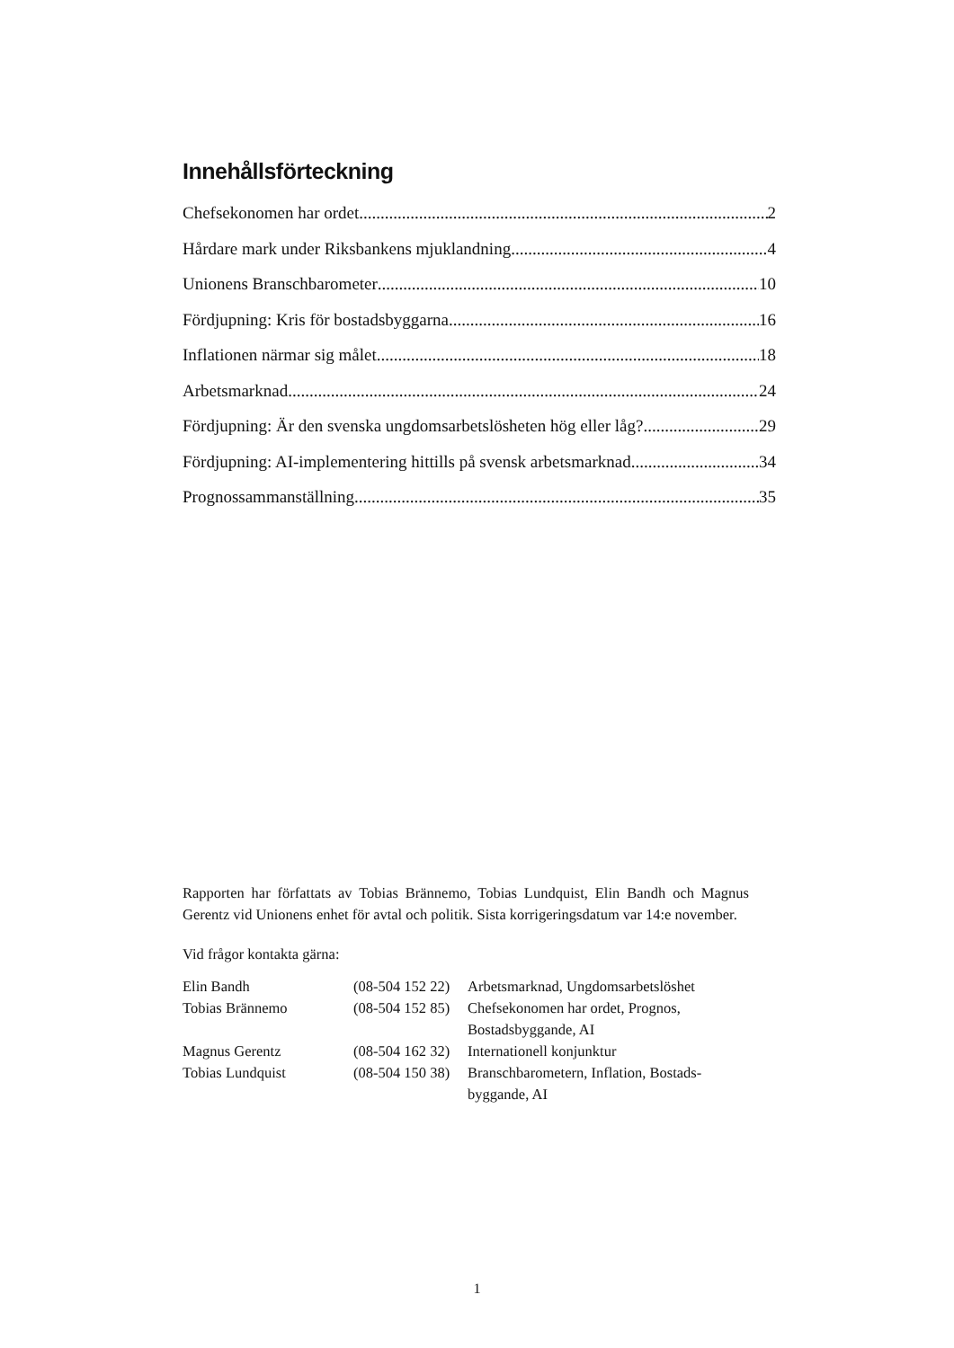Innehållsförteckning
Chefsekonomen har ordet 2
Hårdare mark under Riksbankens mjuklandning 4
Unionens Branschbarometer 10
Fördjupning: Kris för bostadsbyggarna 16
Inflationen närmar sig målet 18
Arbetsmarknad 24
Fördjupning: Är den svenska ungdomsarbetslösheten hög eller låg? 29
Fördjupning: AI-implementering hittills på svensk arbetsmarknad 34
Prognossammanställning 35
Rapporten har författats av Tobias Brännemo, Tobias Lundquist, Elin Bandh och Magnus Gerentz vid Unionens enhet för avtal och politik. Sista korrigeringsdatum var 14:e november.
Vid frågor kontakta gärna:
| Elin Bandh | (08-504 152 22) | Arbetsmarknad, Ungdomsarbetslöshet |
| Tobias Brännemo | (08-504 152 85) | Chefsekonomen har ordet, Prognos, Bostadsbyggande, AI |
| Magnus Gerentz | (08-504 162 32) | Internationell konjunktur |
| Tobias Lundquist | (08-504 150 38) | Branschbarometern, Inflation, Bostads- byggande, AI |
1